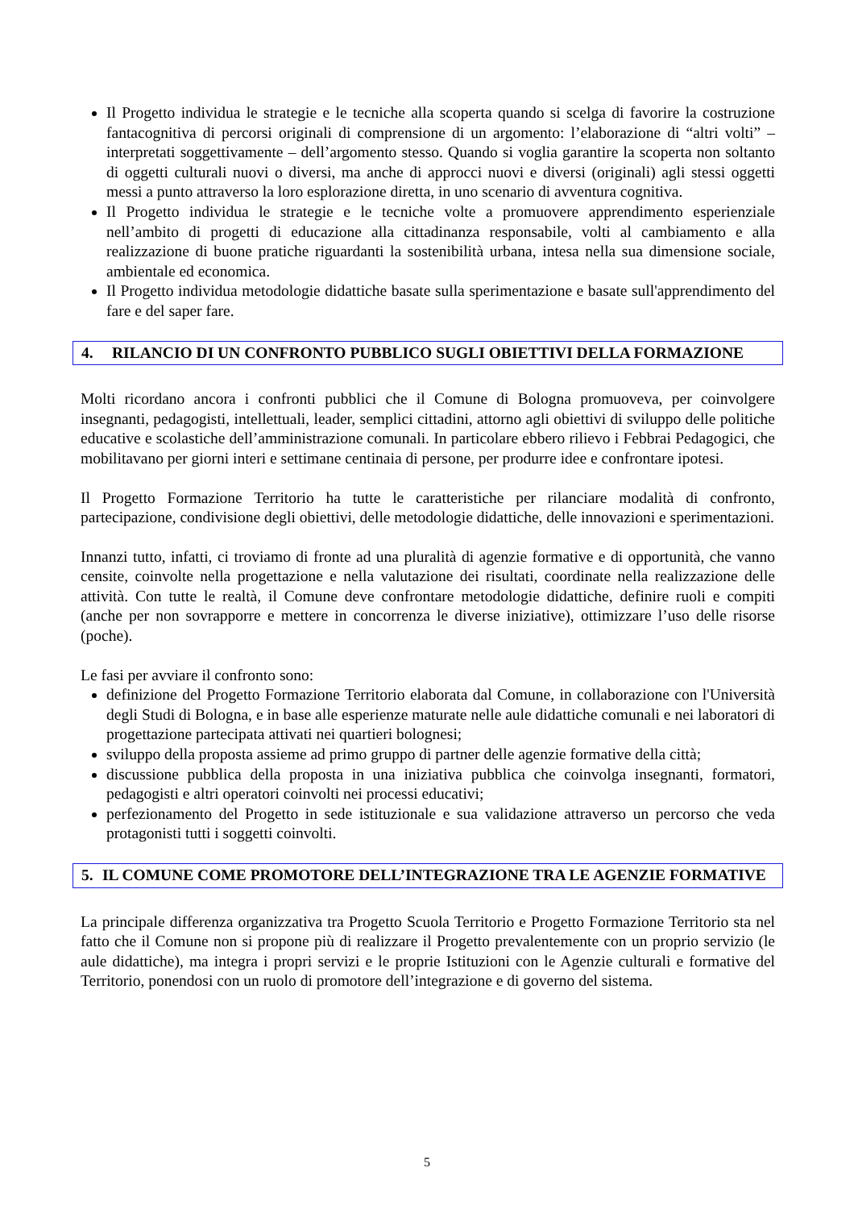Il Progetto individua le strategie e le tecniche alla scoperta quando si scelga di favorire la costruzione fantacognitiva di percorsi originali di comprensione di un argomento: l’elaborazione di “altri volti” – interpretati soggettivamente – dell’argomento stesso. Quando si voglia garantire la scoperta non soltanto di oggetti culturali nuovi o diversi, ma anche di approcci nuovi e diversi (originali) agli stessi oggetti messi a punto attraverso la loro esplorazione diretta, in uno scenario di avventura cognitiva.
Il Progetto individua le strategie e le tecniche volte a promuovere apprendimento esperienziale nell’ambito di progetti di educazione alla cittadinanza responsabile, volti al cambiamento e alla realizzazione di buone pratiche riguardanti la sostenibilità urbana, intesa nella sua dimensione sociale, ambientale ed economica.
Il Progetto individua metodologie didattiche basate sulla sperimentazione e basate sull'apprendimento del fare e del saper fare.
| 4. | RILANCIO DI UN CONFRONTO PUBBLICO SUGLI OBIETTIVI DELLA FORMAZIONE |
Molti ricordano ancora i confronti pubblici che il Comune di Bologna promuoveva, per coinvolgere insegnanti, pedagogisti, intellettuali, leader, semplici cittadini, attorno agli obiettivi di sviluppo delle politiche educative e scolastiche dell’amministrazione comunali. In particolare ebbero rilievo i Febbrai Pedagogici, che mobilitavano per giorni interi e settimane centinaia di persone, per produrre idee e confrontare ipotesi.
Il Progetto Formazione Territorio ha tutte le caratteristiche per rilanciare modalità di confronto, partecipazione, condivisione degli obiettivi, delle metodologie didattiche, delle innovazioni e sperimentazioni.
Innanzi tutto, infatti, ci troviamo di fronte ad una pluralità di agenzie formative e di opportunità, che vanno censite, coinvolte nella progettazione e nella valutazione dei risultati, coordinate nella realizzazione delle attività. Con tutte le realtà, il Comune deve confrontare metodologie didattiche, definire ruoli e compiti (anche per non sovrapporre e mettere in concorrenza le diverse iniziative), ottimizzare l’uso delle risorse (poche).
Le fasi per avviare il confronto sono:
definizione del Progetto Formazione Territorio elaborata dal Comune, in collaborazione con l'Università degli Studi di Bologna, e in base alle esperienze maturate nelle aule didattiche comunali e nei laboratori di progettazione partecipata attivati nei quartieri bolognesi;
sviluppo della proposta assieme ad primo gruppo di partner delle agenzie formative della città;
discussione pubblica della proposta in una iniziativa pubblica che coinvolga insegnanti, formatori, pedagogisti e altri operatori coinvolti nei processi educativi;
perfezionamento del Progetto in sede istituzionale e sua validazione attraverso un percorso che veda protagonisti tutti i soggetti coinvolti.
| 5. | IL COMUNE COME PROMOTORE DELL’INTEGRAZIONE TRA LE AGENZIE FORMATIVE |
La principale differenza organizzativa tra Progetto Scuola Territorio e Progetto Formazione Territorio sta nel fatto che il Comune non si propone più di realizzare il Progetto prevalentemente con un proprio servizio (le aule didattiche), ma integra i propri servizi e le proprie Istituzioni con le Agenzie culturali e formative del Territorio, ponendosi con un ruolo di promotore dell’integrazione e di governo del sistema.
5